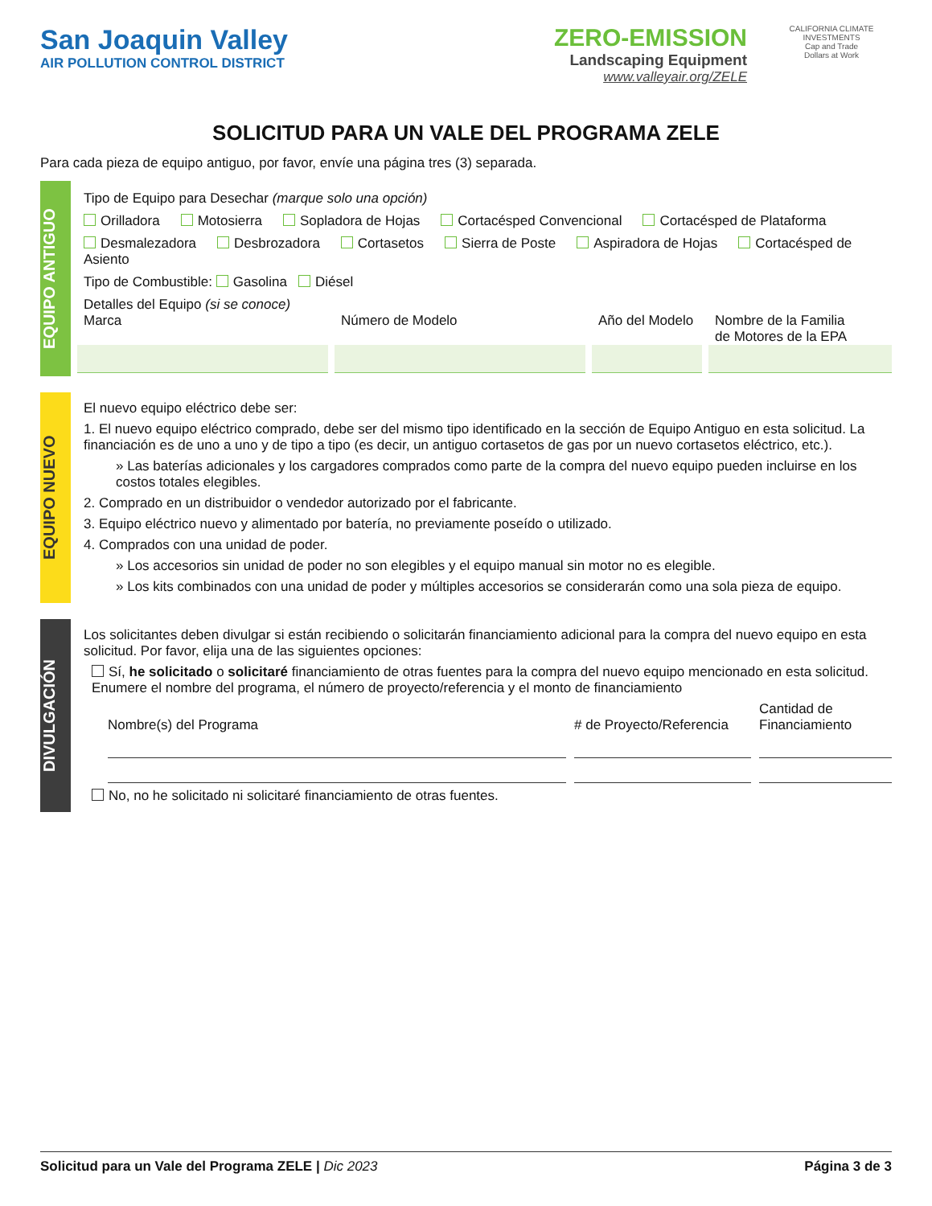San Joaquin Valley
AIR POLLUTION CONTROL DISTRICT
ZERO-EMISSION
Landscaping Equipment
www.valleyair.org/ZELE
CALIFORNIA CLIMATE INVESTMENTS
Cap and Trade
Dollars at Work
SOLICITUD PARA UN VALE DEL PROGRAMA ZELE
Para cada pieza de equipo antiguo, por favor, envíe una página tres (3) separada.
EQUIPO ANTIGUO
Tipo de Equipo para Desechar (marque solo una opción)
Orilladora Motosierra Sopladora de Hojas Cortacésped Convencional Cortacésped de Plataforma
Desmalezadora Desbrozadora Cortasetos Sierra de Poste Aspiradora de Hojas Cortacésped de Asiento
Tipo de Combustible: Gasolina Diésel
Detalles del Equipo (si se conoce)
Marca Número de Modelo Año del Modelo Nombre de la Familia
de Motores de la EPA
EQUIPO NUEVO
El nuevo equipo eléctrico debe ser:
1. El nuevo equipo eléctrico comprado, debe ser del mismo tipo identificado en la sección de Equipo Antiguo en esta solicitud. La financiación es de uno a uno y de tipo a tipo (es decir, un antiguo cortasetos de gas por un nuevo cortasetos eléctrico, etc.).
» Las baterías adicionales y los cargadores comprados como parte de la compra del nuevo equipo pueden incluirse en los costos totales elegibles.
2. Comprado en un distribuidor o vendedor autorizado por el fabricante.
3. Equipo eléctrico nuevo y alimentado por batería, no previamente poseído o utilizado.
4. Comprados con una unidad de poder.
» Los accesorios sin unidad de poder no son elegibles y el equipo manual sin motor no es elegible.
» Los kits combinados con una unidad de poder y múltiples accesorios se considerarán como una sola pieza de equipo.
DIVULGACIÓN
Los solicitantes deben divulgar si están recibiendo o solicitarán financiamiento adicional para la compra del nuevo equipo en esta solicitud. Por favor, elija una de las siguientes opciones:
Sí, he solicitado o solicitaré financiamiento de otras fuentes para la compra del nuevo equipo mencionado en esta solicitud. Enumere el nombre del programa, el número de proyecto/referencia y el monto de financiamiento
Nombre(s) del Programa
# de Proyecto/Referencia
Cantidad de
Financiamiento
No, no he solicitado ni solicitaré financiamiento de otras fuentes.
Solicitud para un Vale del Programa ZELE | Dic 2023 Página 3 de 3